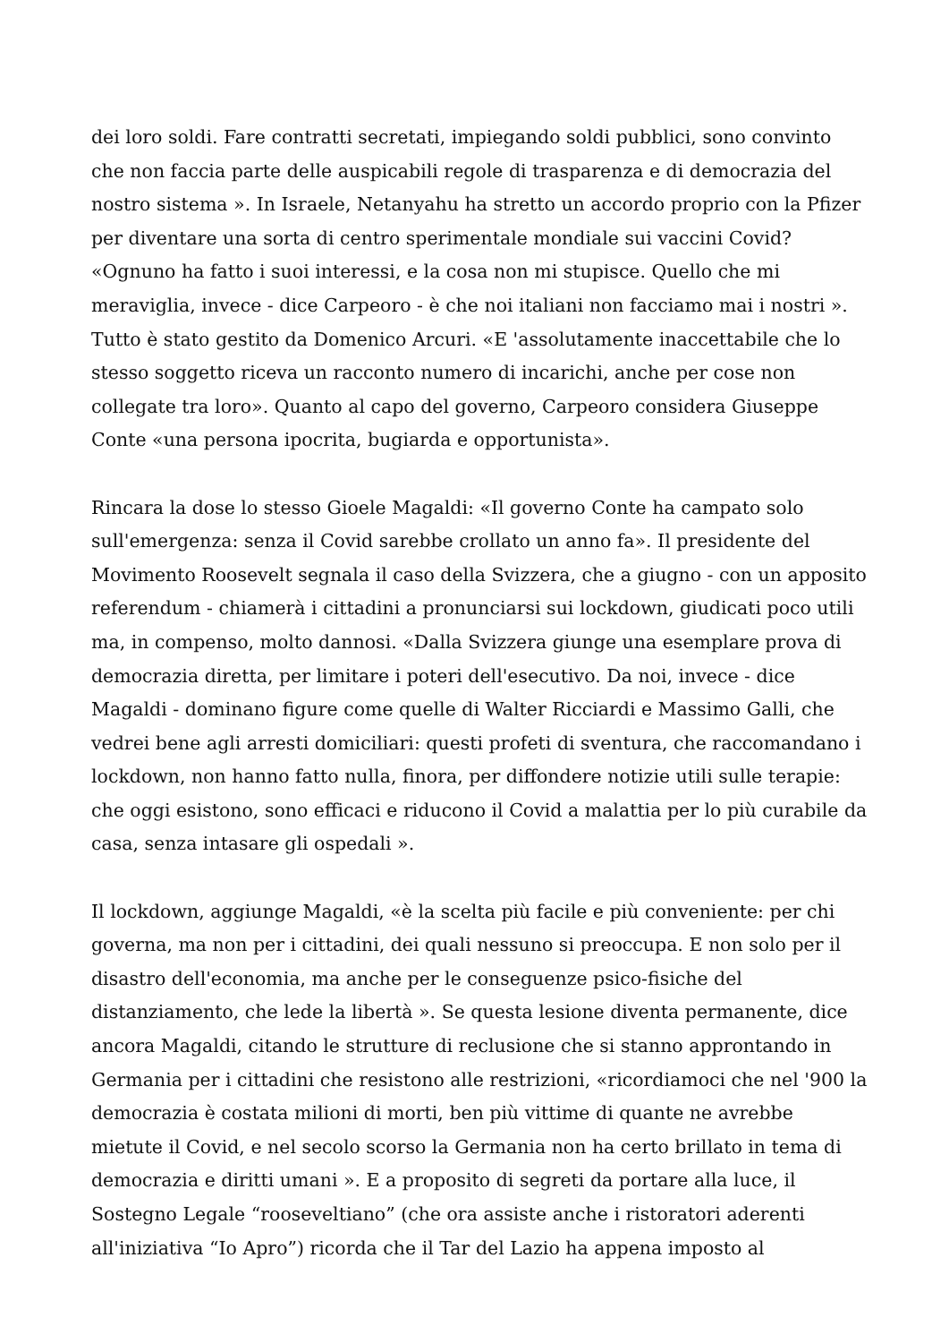dei loro soldi. Fare contratti secretati, impiegando soldi pubblici, sono convinto che non faccia parte delle auspicabili regole di trasparenza e di democrazia del nostro sistema ». In Israele, Netanyahu ha stretto un accordo proprio con la Pfizer per diventare una sorta di centro sperimentale mondiale sui vaccini Covid? «Ognuno ha fatto i suoi interessi, e la cosa non mi stupisce. Quello che mi meraviglia, invece - dice Carpeoro - è che noi italiani non facciamo mai i nostri ». Tutto è stato gestito da Domenico Arcuri. «E 'assolutamente inaccettabile che lo stesso soggetto riceva un racconto numero di incarichi, anche per cose non collegate tra loro». Quanto al capo del governo, Carpeoro considera Giuseppe Conte «una persona ipocrita, bugiarda e opportunista».
Rincara la dose lo stesso Gioele Magaldi: «Il governo Conte ha campato solo sull'emergenza: senza il Covid sarebbe crollato un anno fa». Il presidente del Movimento Roosevelt segnala il caso della Svizzera, che a giugno - con un apposito referendum - chiamerà i cittadini a pronunciarsi sui lockdown, giudicati poco utili ma, in compenso, molto dannosi. «Dalla Svizzera giunge una esemplare prova di democrazia diretta, per limitare i poteri dell'esecutivo. Da noi, invece - dice Magaldi - dominano figure come quelle di Walter Ricciardi e Massimo Galli, che vedrei bene agli arresti domiciliari: questi profeti di sventura, che raccomandano i lockdown, non hanno fatto nulla, finora, per diffondere notizie utili sulle terapie: che oggi esistono, sono efficaci e riducono il Covid a malattia per lo più curabile da casa, senza intasare gli ospedali ».
Il lockdown, aggiunge Magaldi, «è la scelta più facile e più conveniente: per chi governa, ma non per i cittadini, dei quali nessuno si preoccupa. E non solo per il disastro dell'economia, ma anche per le conseguenze psico-fisiche del distanziamento, che lede la libertà ». Se questa lesione diventa permanente, dice ancora Magaldi, citando le strutture di reclusione che si stanno approntando in Germania per i cittadini che resistono alle restrizioni, «ricordiamoci che nel '900 la democrazia è costata milioni di morti, ben più vittime di quante ne avrebbe mietute il Covid, e nel secolo scorso la Germania non ha certo brillato in tema di democrazia e diritti umani ». E a proposito di segreti da portare alla luce, il Sostegno Legale “rooseveltiano” (che ora assiste anche i ristoratori aderenti all'iniziativa “Io Apro”) ricorda che il Tar del Lazio ha appena imposto al